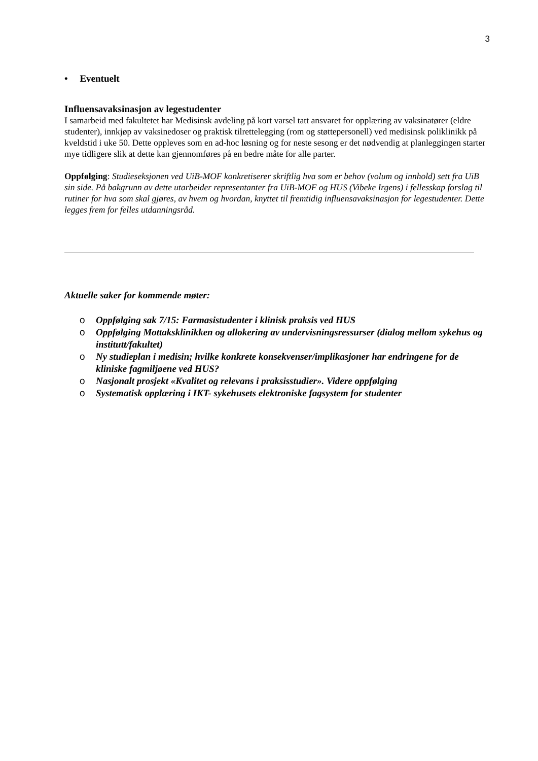3
• Eventuelt
Influensavaksinasjon av legestudenter
I samarbeid med fakultetet har Medisinsk avdeling på kort varsel tatt ansvaret for opplæring av vaksinatører (eldre studenter), innkjøp av vaksinedoser og praktisk tilrettelegging (rom og støttepersonell) ved medisinsk poliklinikk på kveldstid i uke 50. Dette oppleves som en ad-hoc løsning og for neste sesong er det nødvendig at planleggingen starter mye tidligere slik at dette kan gjennomføres på en bedre måte for alle parter.
Oppfølging: Studieseksjonen ved UiB-MOF konkretiserer skriftlig hva som er behov (volum og innhold) sett fra UiB sin side. På bakgrunn av dette utarbeider representanter fra UiB-MOF og HUS (Vibeke Irgens) i fellesskap forslag til rutiner for hva som skal gjøres, av hvem og hvordan, knyttet til fremtidig influensavaksinasjon for legestudenter. Dette legges frem for felles utdanningsråd.
Aktuelle saker for kommende møter:
o Oppfølging sak 7/15: Farmasistudenter i klinisk praksis ved HUS
o Oppfølging Mottaksklinikken og allokering av undervisningsressurser (dialog mellom sykehus og institutt/fakultet)
o Ny studieplan i medisin; hvilke konkrete konsekvenser/implikasjoner har endringene for de kliniske fagmiljøene ved HUS?
o Nasjonalt prosjekt «Kvalitet og relevans i praksisstudier». Videre oppfølging
o Systematisk opplæring i IKT- sykehusets elektroniske fagsystem for studenter